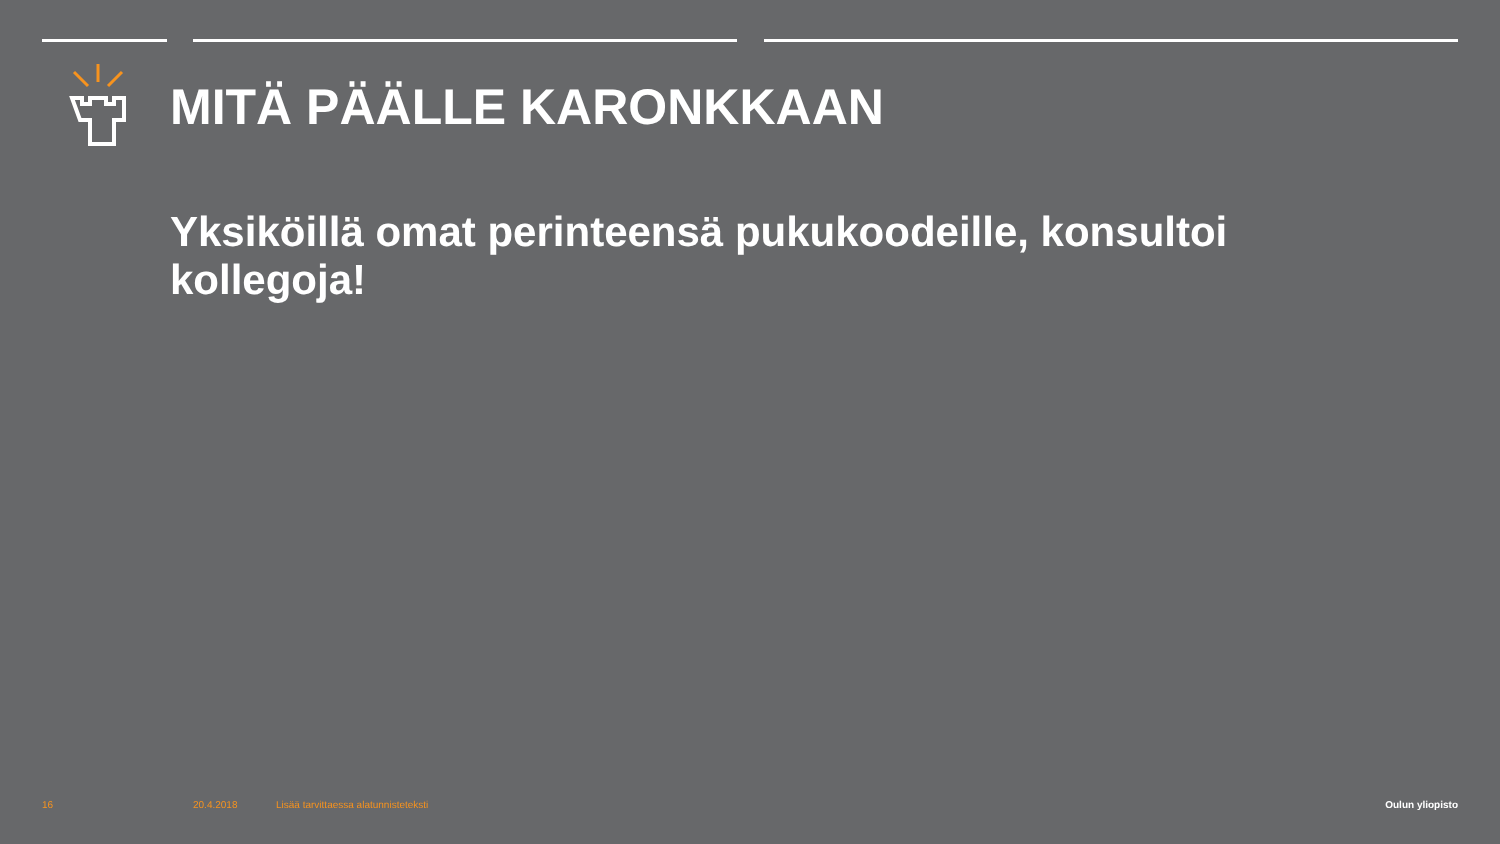MITÄ PÄÄLLE KARONKKAAN
Yksiköillä omat perinteensä pukukoodeille, konsultoi kollegoja!
16 20.4.2018
Lisää tarvittaessa alatunnisteteksti
Oulun yliopisto